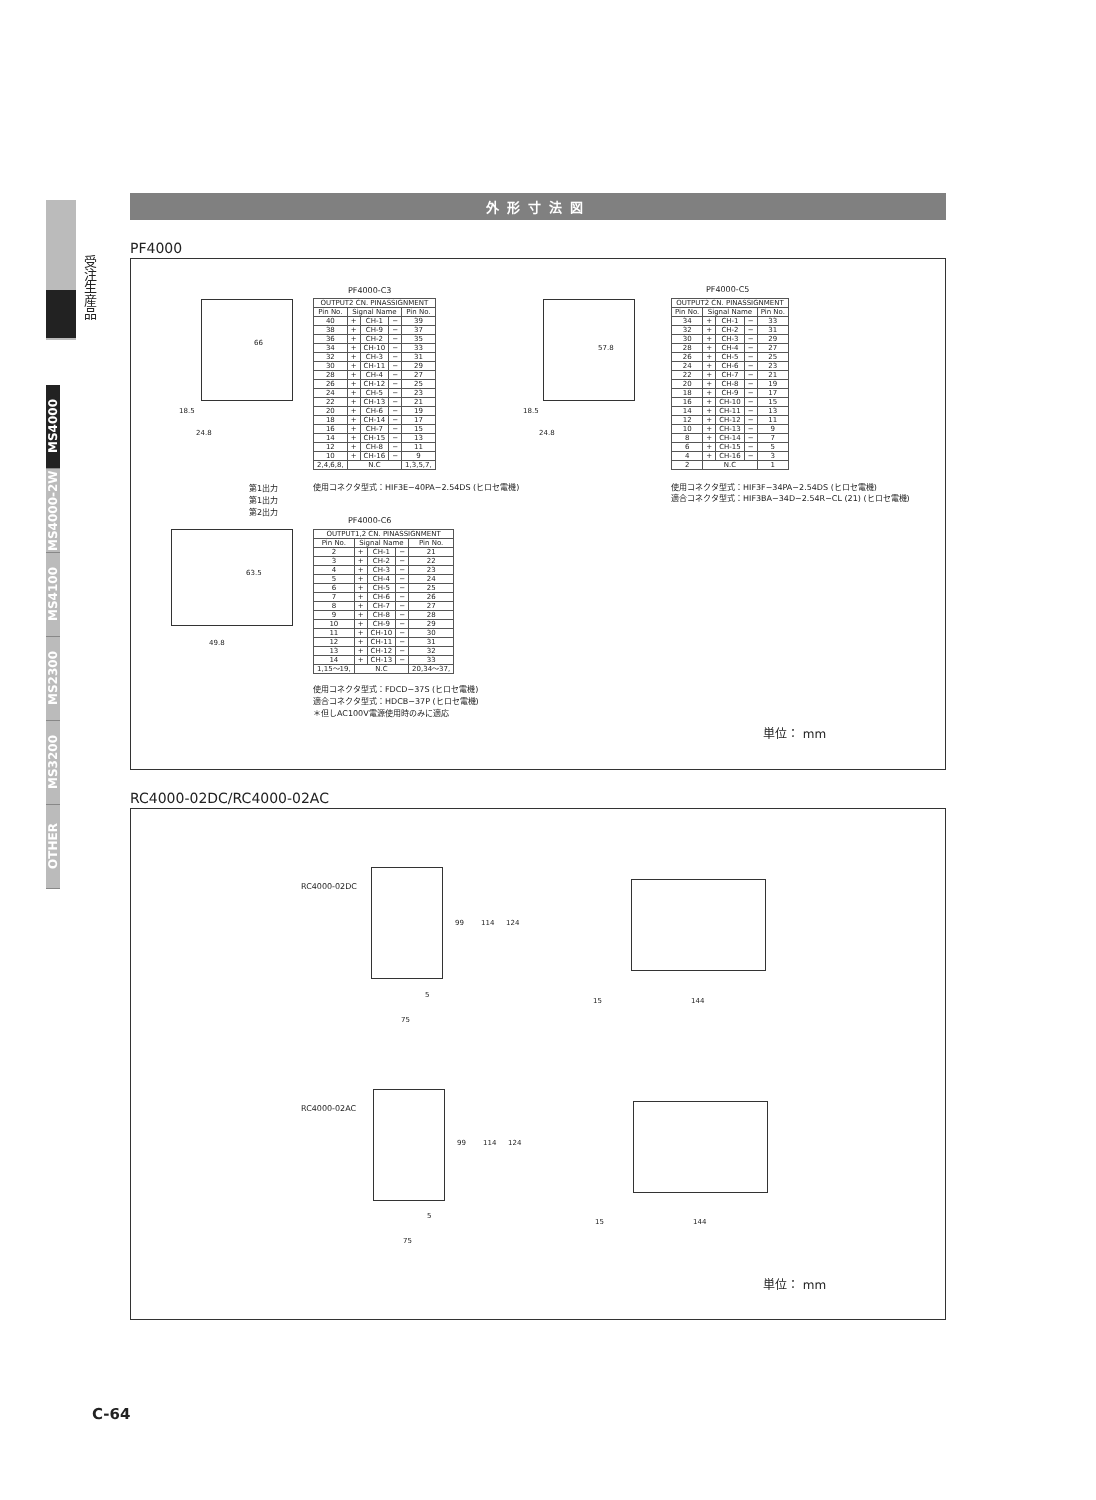受注生産品
MS4000
MS4000-2W
MS4100
MS2300
MS3200
OTHER
外形寸法図
PF4000
18.5
24.8
66
PF4000-C3
| OUTPUT2 CN. PINASSIGNMENT | | | | |
| Pin No. | Signal Name | | | Pin No. |
| 40 | + | CH-1 | − | 39 |
| 38 | + | CH-9 | − | 37 |
| 36 | + | CH-2 | − | 35 |
| 34 | + | CH-10 | − | 33 |
| 32 | + | CH-3 | − | 31 |
| 30 | + | CH-11 | − | 29 |
| 28 | + | CH-4 | − | 27 |
| 26 | + | CH-12 | − | 25 |
| 24 | + | CH-5 | − | 23 |
| 22 | + | CH-13 | − | 21 |
| 20 | + | CH-6 | − | 19 |
| 18 | + | CH-14 | − | 17 |
| 16 | + | CH-7 | − | 15 |
| 14 | + | CH-15 | − | 13 |
| 12 | + | CH-8 | − | 11 |
| 10 | + | CH-16 | − | 9 |
| 2,4,6,8, | N.C | | | 1,3,5,7, |
使用コネクタ型式：HIF3E−40PA−2.54DS (ヒロセ電機)
18.5
24.8
57.8
PF4000-C5
| OUTPUT2 CN. PINASSIGNMENT | | | | |
| Pin No. | Signal Name | | | Pin No. |
| 34 | + | CH-1 | − | 33 |
| 32 | + | CH-2 | − | 31 |
| 30 | + | CH-3 | − | 29 |
| 28 | + | CH-4 | − | 27 |
| 26 | + | CH-5 | − | 25 |
| 24 | + | CH-6 | − | 23 |
| 22 | + | CH-7 | − | 21 |
| 20 | + | CH-8 | − | 19 |
| 18 | + | CH-9 | − | 17 |
| 16 | + | CH-10 | − | 15 |
| 14 | + | CH-11 | − | 13 |
| 12 | + | CH-12 | − | 11 |
| 10 | + | CH-13 | − | 9 |
| 8 | + | CH-14 | − | 7 |
| 6 | + | CH-15 | − | 5 |
| 4 | + | CH-16 | − | 3 |
| 2 | N.C | | | 1 |
使用コネクタ型式：HIF3F−34PA−2.54DS (ヒロセ電機)
適合コネクタ型式：HIF3BA−34D−2.54R−CL (21) (ヒロセ電機)
第1出力
第1出力
第2出力
49.8
63.5
PF4000-C6
| OUTPUT1,2 CN. PINASSIGNMENT | | | | |
| Pin No. | Signal Name | | | Pin No. |
| 2 | + | CH-1 | − | 21 |
| 3 | + | CH-2 | − | 22 |
| 4 | + | CH-3 | − | 23 |
| 5 | + | CH-4 | − | 24 |
| 6 | + | CH-5 | − | 25 |
| 7 | + | CH-6 | − | 26 |
| 8 | + | CH-7 | − | 27 |
| 9 | + | CH-8 | − | 28 |
| 10 | + | CH-9 | − | 29 |
| 11 | + | CH-10 | − | 30 |
| 12 | + | CH-11 | − | 31 |
| 13 | + | CH-12 | − | 32 |
| 14 | + | CH-13 | − | 33 |
| 1,15〜19, | N.C | | | 20,34〜37, |
使用コネクタ型式：FDCD−37S (ヒロセ電機)
適合コネクタ型式：HDCB−37P (ヒロセ電機)
＊但しAC100V電源使用時のみに適応
単位： mm
RC4000-02DC/RC4000-02AC
RC4000-02DC
99 114 124
5
75
15 144
RC4000-02AC
99 114 124
5
75
15 144
単位： mm
C-64